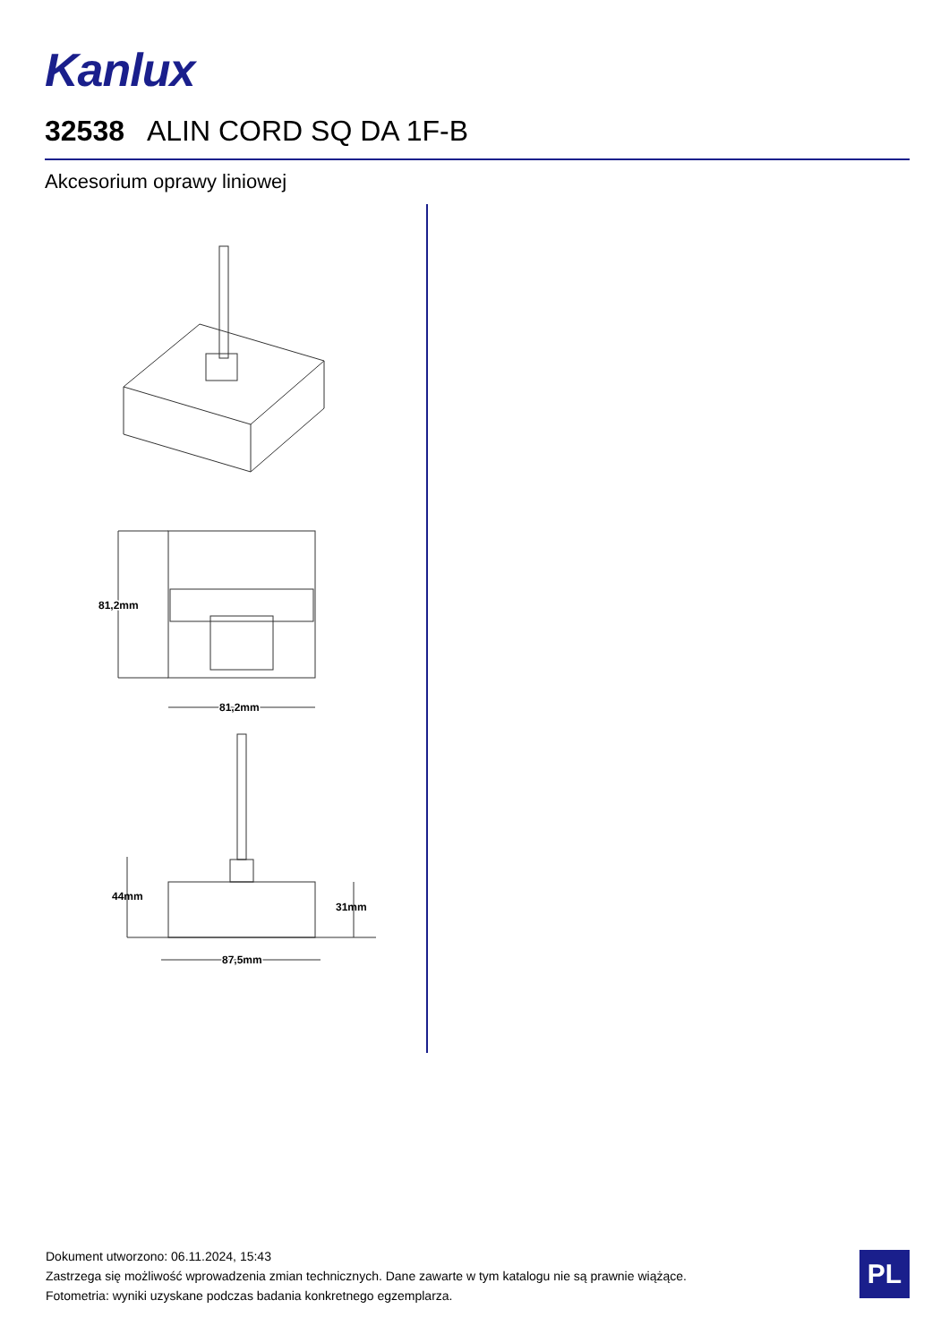Kanlux
32538 ALIN CORD SQ DA 1F-B
Akcesorium oprawy liniowej
81,2mm
81,2mm
44mm
31mm
87,5mm
Dokument utworzono: 06.11.2024, 15:43
Zastrzega się możliwość wprowadzenia zmian technicznych. Dane zawarte w tym katalogu nie są prawnie wiążące.
Fotometria: wyniki uzyskane podczas badania konkretnego egzemplarza.
PL